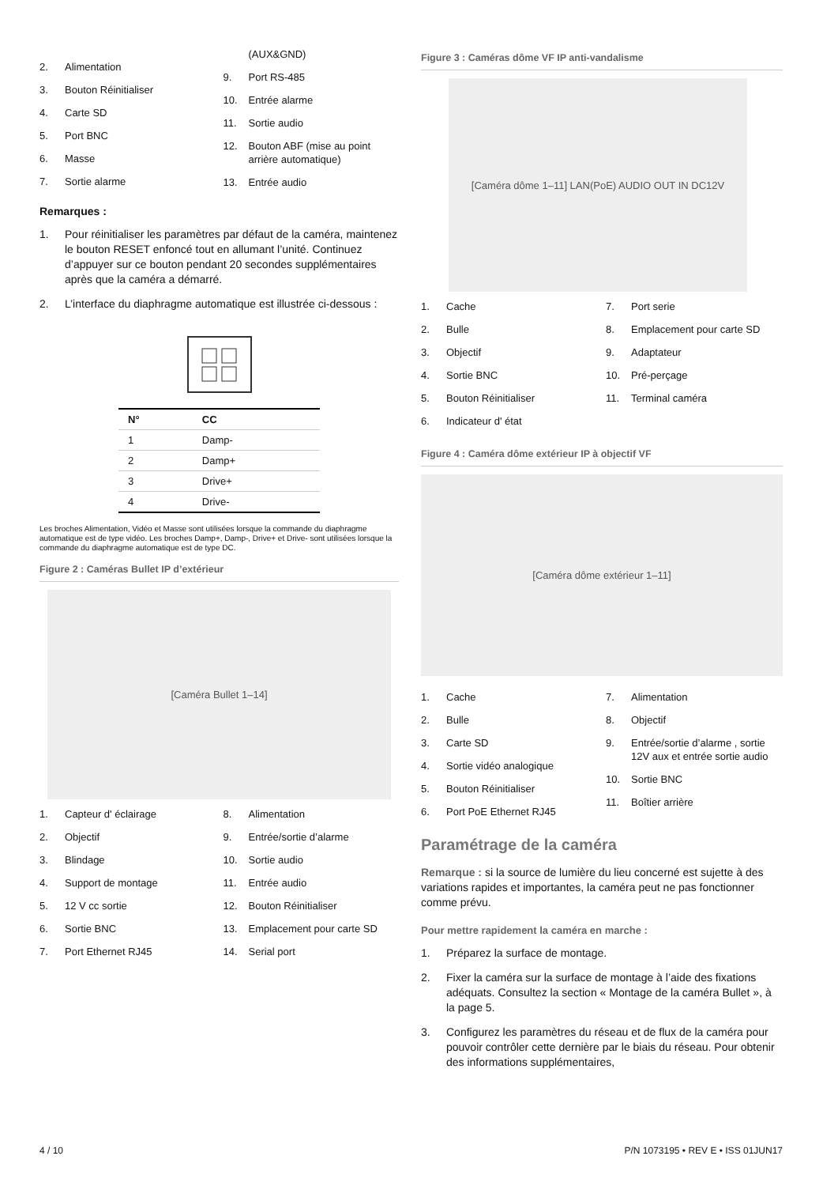2. Alimentation
3. Bouton Réinitialiser
4. Carte SD
5. Port BNC
6. Masse
7. Sortie alarme
(AUX&GND)
9. Port RS-485
10. Entrée alarme
11. Sortie audio
12. Bouton ABF (mise au point arrière automatique)
13. Entrée audio
Remarques :
1. Pour réinitialiser les paramètres par défaut de la caméra, maintenez le bouton RESET enfoncé tout en allumant l’unité. Continuez d’appuyer sur ce bouton pendant 20 secondes supplémentaires après que la caméra a démarré.
2. L’interface du diaphragme automatique est illustrée ci-dessous :
| N° | CC |
| --- | --- |
| 1 | Damp- |
| 2 | Damp+ |
| 3 | Drive+ |
| 4 | Drive- |
Les broches Alimentation, Vidéo et Masse sont utilisées lorsque la commande du diaphragme automatique est de type vidéo. Les broches Damp+, Damp-, Drive+ et Drive- sont utilisées lorsque la commande du diaphragme automatique est de type DC.
Figure 2 : Caméras Bullet IP d’extérieur
[Caméra Bullet 1–14]
1. Capteur d' éclairage
2. Objectif
3. Blindage
4. Support de montage
5. 12 V cc sortie
6. Sortie BNC
7. Port Ethernet RJ45
8. Alimentation
9. Entrée/sortie d’alarme
10. Sortie audio
11. Entrée audio
12. Bouton Réinitialiser
13. Emplacement pour carte SD
14. Serial port
Figure 3 : Caméras dôme VF IP anti-vandalisme
[Caméra dôme 1–11] LAN(PoE) AUDIO OUT IN DC12V
1. Cache
2. Bulle
3. Objectif
4. Sortie BNC
5. Bouton Réinitialiser
6. Indicateur d' état
7. Port serie
8. Emplacement pour carte SD
9. Adaptateur
10. Pré-perçage
11. Terminal caméra
Figure 4 : Caméra dôme extérieur IP à objectif VF
[Caméra dôme extérieur 1–11]
1. Cache
2. Bulle
3. Carte SD
4. Sortie vidéo analogique
5. Bouton Réinitialiser
6. Port PoE Ethernet RJ45
7. Alimentation
8. Objectif
9. Entrée/sortie d’alarme , sortie 12V aux et entrée sortie audio
10. Sortie BNC
11. Boîtier arrière
Paramétrage de la caméra
Remarque : si la source de lumière du lieu concerné est sujette à des variations rapides et importantes, la caméra peut ne pas fonctionner comme prévu.
Pour mettre rapidement la caméra en marche :
1. Préparez la surface de montage.
2. Fixer la caméra sur la surface de montage à l’aide des fixations adéquats. Consultez la section « Montage de la caméra Bullet », à la page 5.
3. Configurez les paramètres du réseau et de flux de la caméra pour pouvoir contrôler cette dernière par le biais du réseau. Pour obtenir des informations supplémentaires,
4 / 10
P/N 1073195 • REV E • ISS 01JUN17